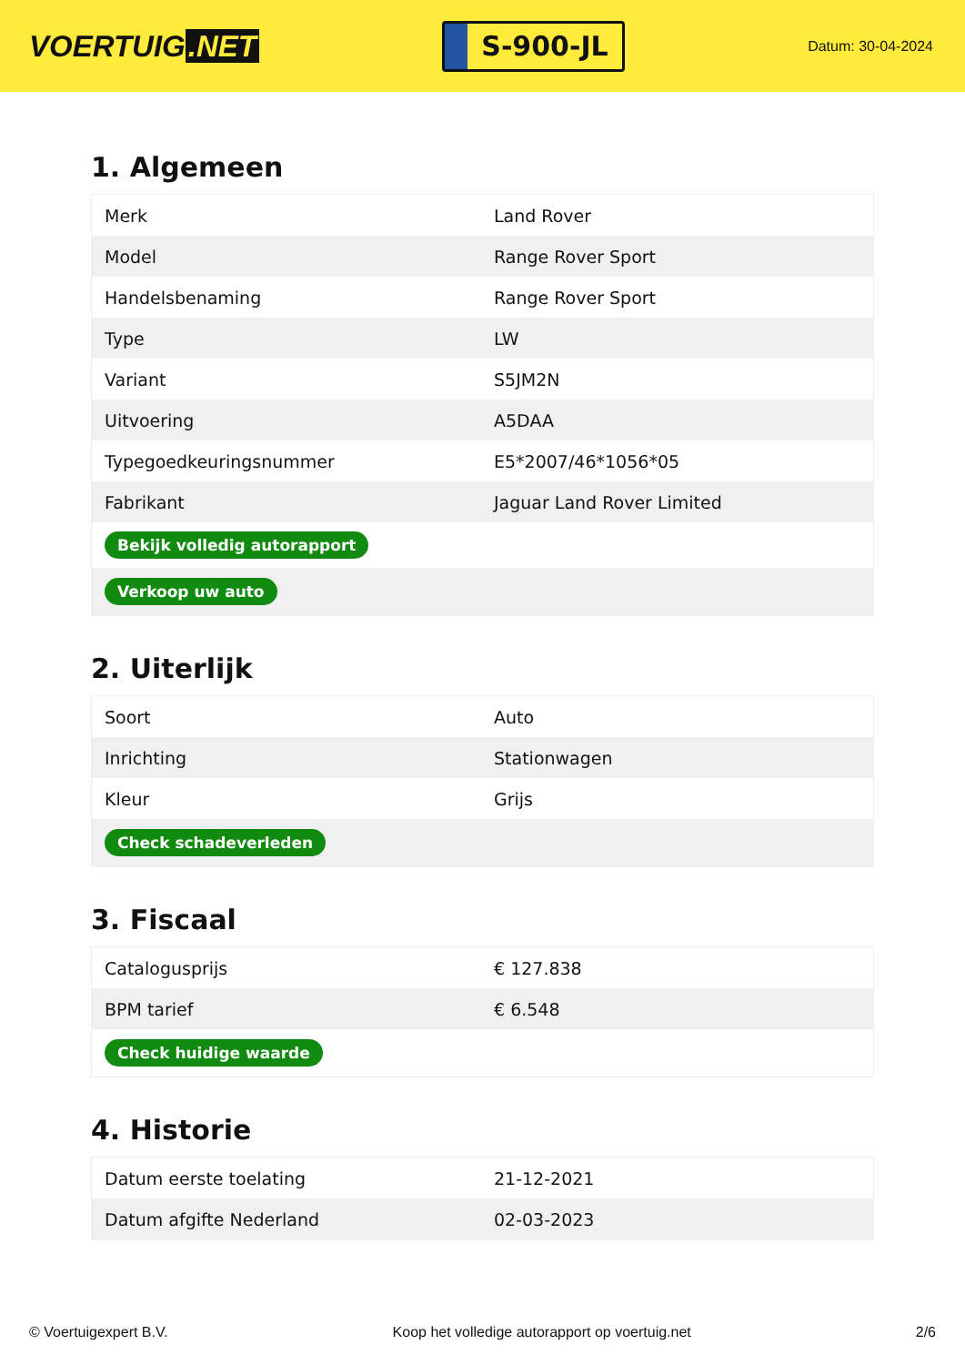VOERTUIG.NET
S-900-JL
Datum: 30-04-2024
1. Algemeen
| Merk | Land Rover |
| Model | Range Rover Sport |
| Handelsbenaming | Range Rover Sport |
| Type | LW |
| Variant | S5JM2N |
| Uitvoering | A5DAA |
| Typegoedkeuringsnummer | E5*2007/46*1056*05 |
| Fabrikant | Jaguar Land Rover Limited |
| Bekijk volledig autorapport | |
| Verkoop uw auto | |
2. Uiterlijk
| Soort | Auto |
| Inrichting | Stationwagen |
| Kleur | Grijs |
| Check schadeverleden | |
3. Fiscaal
| Catalogusprijs | € 127.838 |
| BPM tarief | € 6.548 |
| Check huidige waarde | |
4. Historie
| Datum eerste toelating | 21-12-2021 |
| Datum afgifte Nederland | 02-03-2023 |
© Voertuigexpert B.V. Koop het volledige autorapport op voertuig.net 2/6